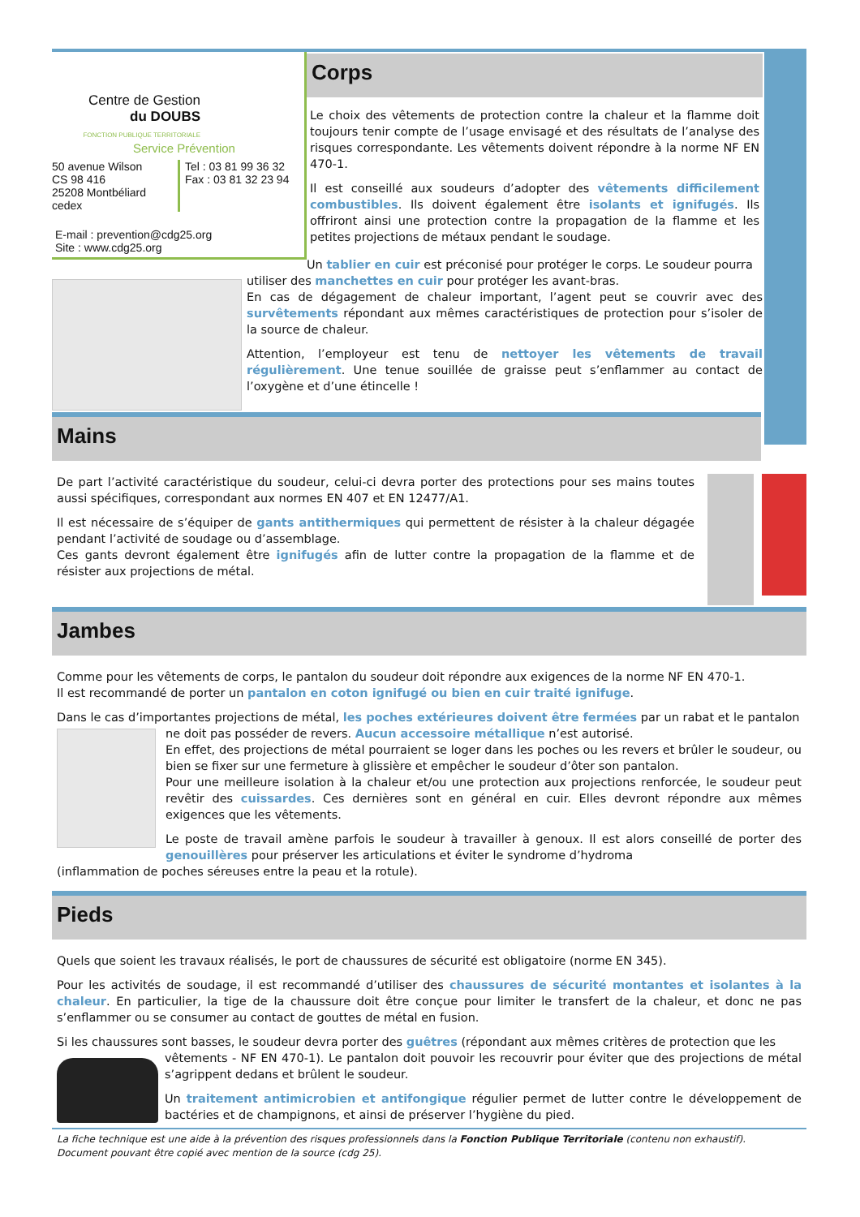Centre de Gestion
du DOUBS
FONCTION PUBLIQUE TERRITORIALE
Service Prévention
50 avenue Wilson
CS 98 416
25208 Montbéliard cedex
Tel : 03 81 99 36 32
Fax : 03 81 32 23 94
E-mail : prevention@cdg25.org
Site : www.cdg25.org
Corps
Le choix des vêtements de protection contre la chaleur et la flamme doit toujours tenir compte de l’usage envisagé et des résultats de l’analyse des risques correspondante. Les vêtements doivent répondre à la norme NF EN 470-1.
Il est conseillé aux soudeurs d’adopter des vêtements difficilement combustibles. Ils doivent également être isolants et ignifugés. Ils offriront ainsi une protection contre la propagation de la flamme et les petites projections de métaux pendant le soudage.
Un tablier en cuir est préconisé pour protéger le corps. Le soudeur pourra
utiliser des manchettes en cuir pour protéger les avant-bras.
En cas de dégagement de chaleur important, l’agent peut se couvrir avec des survêtements répondant aux mêmes caractéristiques de protection pour s’isoler de la source de chaleur.
Attention, l’employeur est tenu de nettoyer les vêtements de travail régulièrement. Une tenue souillée de graisse peut s’enflammer au contact de l’oxygène et d’une étincelle !
Mains
De part l’activité caractéristique du soudeur, celui-ci devra porter des protections pour ses mains toutes aussi spécifiques, correspondant aux normes EN 407 et EN 12477/A1.
Il est nécessaire de s’équiper de gants antithermiques qui permettent de résister à la chaleur dégagée pendant l’activité de soudage ou d’assemblage.
Ces gants devront également être ignifugés afin de lutter contre la propagation de la flamme et de résister aux projections de métal.
Jambes
Comme pour les vêtements de corps, le pantalon du soudeur doit répondre aux exigences de la norme NF EN 470-1.
Il est recommandé de porter un pantalon en coton ignifugé ou bien en cuir traité ignifuge.
Dans le cas d’importantes projections de métal, les poches extérieures doivent être fermées par un rabat et le pantalon
ne doit pas posséder de revers. Aucun accessoire métallique n’est autorisé.
En effet, des projections de métal pourraient se loger dans les poches ou les revers et brûler le soudeur, ou bien se fixer sur une fermeture à glissière et empêcher le soudeur d’ôter son pantalon.
Pour une meilleure isolation à la chaleur et/ou une protection aux projections renforcée, le soudeur peut revêtir des cuissardes. Ces dernières sont en général en cuir. Elles devront répondre aux mêmes exigences que les vêtements.
Le poste de travail amène parfois le soudeur à travailler à genoux. Il est alors conseillé de porter des genouillères pour préserver les articulations et éviter le syndrome d’hydroma
(inflammation de poches séreuses entre la peau et la rotule).
Pieds
Quels que soient les travaux réalisés, le port de chaussures de sécurité est obligatoire (norme EN 345).
Pour les activités de soudage, il est recommandé d’utiliser des chaussures de sécurité montantes et isolantes à la chaleur. En particulier, la tige de la chaussure doit être conçue pour limiter le transfert de la chaleur, et donc ne pas s’enflammer ou se consumer au contact de gouttes de métal en fusion.
Si les chaussures sont basses, le soudeur devra porter des guêtres (répondant aux mêmes critères de protection que les
vêtements - NF EN 470-1). Le pantalon doit pouvoir les recouvrir pour éviter que des projections de métal s’agrippent dedans et brûlent le soudeur.
Un traitement antimicrobien et antifongique régulier permet de lutter contre le développement de bactéries et de champignons, et ainsi de préserver l’hygiène du pied.
La fiche technique est une aide à la prévention des risques professionnels dans la Fonction Publique Territoriale (contenu non exhaustif).
Document pouvant être copié avec mention de la source (cdg 25).